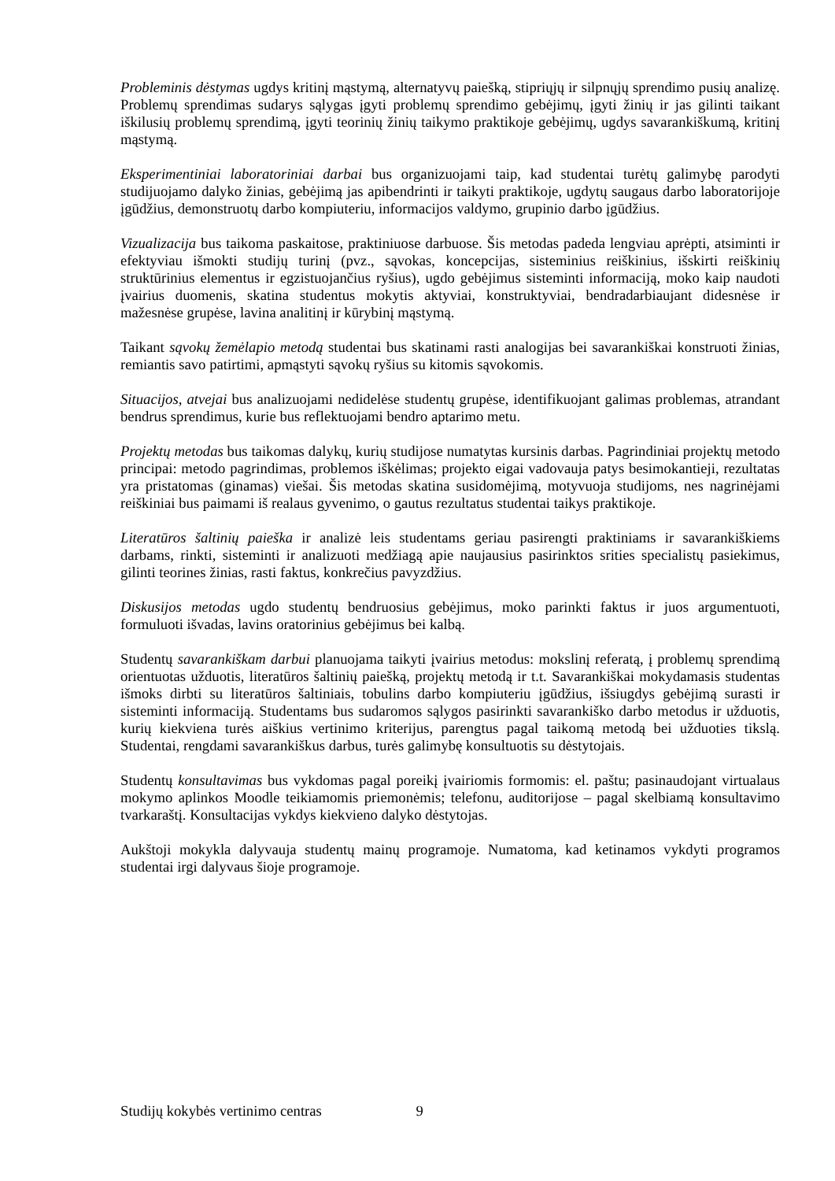Probleminis dėstymas ugdys kritinį mąstymą, alternatyvų paiešką, stipriųjų ir silpnųjų sprendimo pusių analizę. Problemų sprendimas sudarys sąlygas įgyti problemų sprendimo gebėjimų, įgyti žinių ir jas gilinti taikant iškilusių problemų sprendimą, įgyti teorinių žinių taikymo praktikoje gebėjimų, ugdys savarankiškumą, kritinį mąstymą.
Eksperimentiniai laboratoriniai darbai bus organizuojami taip, kad studentai turėtų galimybę parodyti studijuojamo dalyko žinias, gebėjimą jas apibendrinti ir taikyti praktikoje, ugdytų saugaus darbo laboratorijoje įgūdžius, demonstruotų darbo kompiuteriu, informacijos valdymo, grupinio darbo įgūdžius.
Vizualizacija bus taikoma paskaitose, praktiniuose darbuose. Šis metodas padeda lengviau aprėpti, atsiminti ir efektyviau išmokti studijų turinį (pvz., sąvokas, koncepcijas, sisteminius reiškinius, išskirti reiškinių struktūrinius elementus ir egzistuojančius ryšius), ugdo gebėjimus sisteminti informaciją, moko kaip naudoti įvairius duomenis, skatina studentus mokytis aktyviai, konstruktyviai, bendradarbiaujant didesnėse ir mažesnėse grupėse, lavina analitinį ir kūrybinį mąstymą.
Taikant sąvokų žemėlapio metodą studentai bus skatinami rasti analogijas bei savarankiškai konstruoti žinias, remiantis savo patirtimi, apmąstyti sąvokų ryšius su kitomis sąvokomis.
Situacijos, atvejai bus analizuojami nedidelėse studentų grupėse, identifikuojant galimas problemas, atrandant bendrus sprendimus, kurie bus reflektuojami bendro aptarimo metu.
Projektų metodas bus taikomas dalykų, kurių studijose numatytas kursinis darbas. Pagrindiniai projektų metodo principai: metodo pagrindimas, problemos iškėlimas; projekto eigai vadovauja patys besimokantieji, rezultatas yra pristatomas (ginamas) viešai. Šis metodas skatina susidomėjimą, motyvuoja studijoms, nes nagrinėjami reiškiniai bus paimami iš realaus gyvenimo, o gautus rezultatus studentai taikys praktikoje.
Literatūros šaltinių paieška ir analizė leis studentams geriau pasirengti praktiniams ir savarankiškiems darbams, rinkti, sisteminti ir analizuoti medžiagą apie naujausius pasirinktos srities specialistų pasiekimus, gilinti teorines žinias, rasti faktus, konkrečius pavyzdžius.
Diskusijos metodas ugdo studentų bendruosius gebėjimus, moko parinkti faktus ir juos argumentuoti, formuluoti išvadas, lavins oratorinius gebėjimus bei kalbą.
Studentų savarankiškam darbui planuojama taikyti įvairius metodus: mokslinį referatą, į problemų sprendimą orientuotas užduotis, literatūros šaltinių paiešką, projektų metodą ir t.t. Savarankiškai mokydamasis studentas išmoks dirbti su literatūros šaltiniais, tobulins darbo kompiuteriu įgūdžius, išsiugdys gebėjimą surasti ir sisteminti informaciją. Studentams bus sudaromos sąlygos pasirinkti savarankiško darbo metodus ir užduotis, kurių kiekviena turės aiškius vertinimo kriterijus, parengtus pagal taikomą metodą bei užduoties tikslą. Studentai, rengdami savarankiškus darbus, turės galimybę konsultuotis su dėstytojais.
Studentų konsultavimas bus vykdomas pagal poreikį įvairiomis formomis: el. paštu; pasinaudojant virtualaus mokymo aplinkos Moodle teikiamomis priemonėmis; telefonu, auditorijose – pagal skelbiamą konsultavimo tvarkaraštį. Konsultacijas vykdys kiekvieno dalyko dėstytojas.
Aukštoji mokykla dalyvauja studentų mainų programoje. Numatoma, kad ketinamos vykdyti programos studentai irgi dalyvaus šioje programoje.
Studijų kokybės vertinimo centras 9